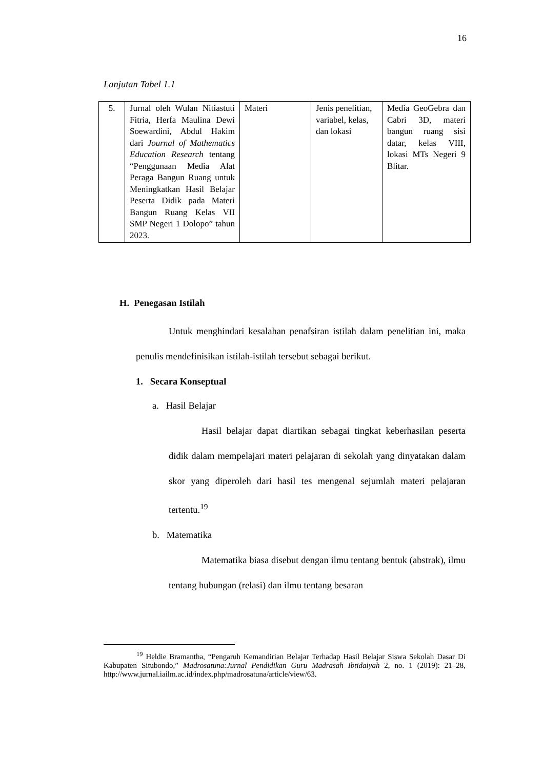16
Lanjutan Tabel 1.1
| 5. | Jurnal oleh Wulan Nitiastuti Fitria, Herfa Maulina Dewi Soewardini, Abdul Hakim dari Journal of Mathematics Education Research tentang “Penggunaan Media Alat Peraga Bangun Ruang untuk Meningkatkan Hasil Belajar Peserta Didik pada Materi Bangun Ruang Kelas VII SMP Negeri 1 Dolopo” tahun 2023. | Materi | Jenis penelitian, variabel, kelas, dan lokasi | Media GeoGebra dan Cabri 3D, materi bangun ruang sisi datar, kelas VIII, lokasi MTs Negeri 9 Blitar. |
H. Penegasan Istilah
Untuk menghindari kesalahan penafsiran istilah dalam penelitian ini, maka penulis mendefinisikan istilah-istilah tersebut sebagai berikut.
1. Secara Konseptual
a. Hasil Belajar
Hasil belajar dapat diartikan sebagai tingkat keberhasilan peserta didik dalam mempelajari materi pelajaran di sekolah yang dinyatakan dalam skor yang diperoleh dari hasil tes mengenal sejumlah materi pelajaran tertentu.<sup>19</sup>
b. Matematika
Matematika biasa disebut dengan ilmu tentang bentuk (abstrak), ilmu tentang hubungan (relasi) dan ilmu tentang besaran
<sup>19</sup> Heldie Bramantha, “Pengaruh Kemandirian Belajar Terhadap Hasil Belajar Siswa Sekolah Dasar Di Kabupaten Situbondo,” Madrosatuna:Jurnal Pendidikan Guru Madrasah Ibtidaiyah 2, no. 1 (2019): 21–28, http://www.jurnal.iailm.ac.id/index.php/madrosatuna/article/view/63.